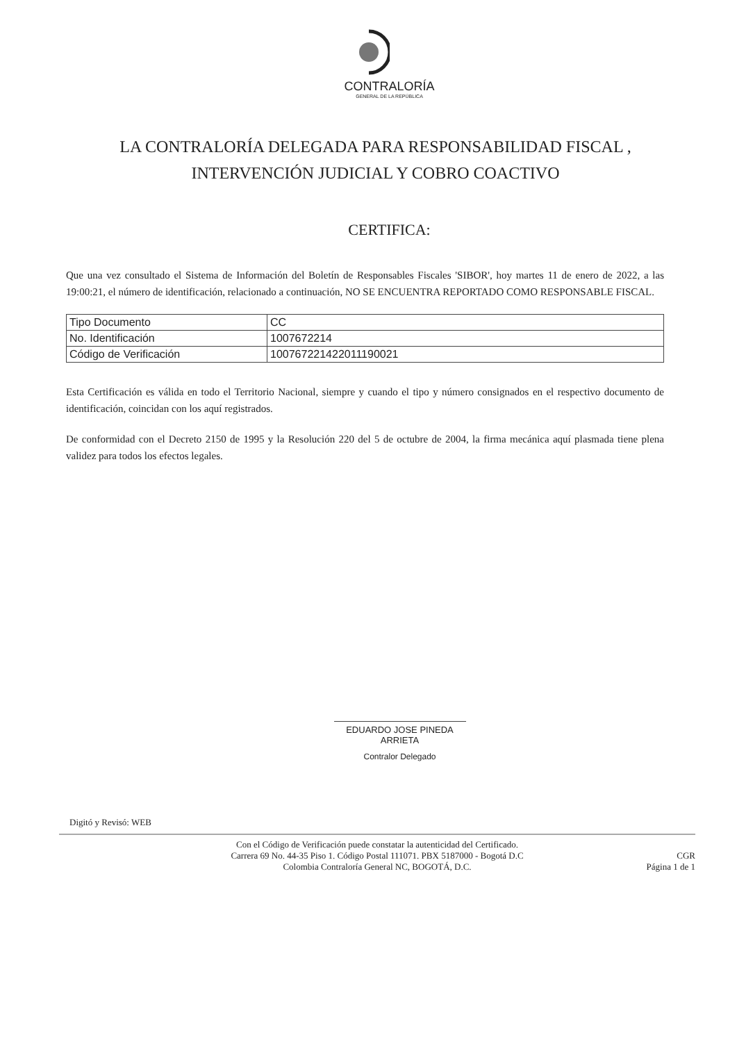CONTRALORÍA
GENERAL DE LA REPÚBLICA
LA CONTRALORÍA DELEGADA PARA RESPONSABILIDAD FISCAL , INTERVENCIÓN JUDICIAL Y COBRO COACTIVO
CERTIFICA:
Que una vez consultado el Sistema de Información del Boletín de Responsables Fiscales 'SIBOR', hoy martes 11 de enero de 2022, a las 19:00:21, el número de identificación, relacionado a continuación, NO SE ENCUENTRA REPORTADO COMO RESPONSABLE FISCAL.
| Tipo Documento | CC |
| No. Identificación | 1007672214 |
| Código de Verificación | 100767221422011190021 |
Esta Certificación es válida en todo el Territorio Nacional, siempre y cuando el tipo y número consignados en el respectivo documento de identificación, coincidan con los aquí registrados.
De conformidad con el Decreto 2150 de 1995 y la Resolución 220 del 5 de octubre de 2004, la firma mecánica aquí plasmada tiene plena validez para todos los efectos legales.
EDUARDO JOSE PINEDA ARRIETA
Contralor Delegado
Digitó y Revisó: WEB
Con el Código de Verificación puede constatar la autenticidad del Certificado.
Carrera 69 No. 44-35 Piso 1. Código Postal 111071. PBX 5187000 - Bogotá D.C
Colombia Contraloría General NC, BOGOTÁ, D.C.
CGR
Página 1 de 1